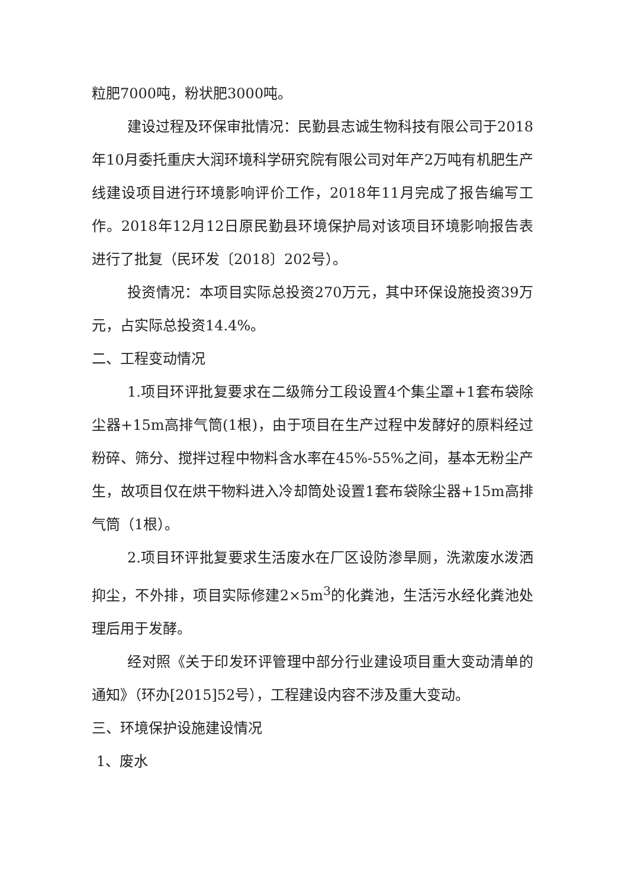粒肥7000吨，粉状肥3000吨。
建设过程及环保审批情况：民勤县志诚生物科技有限公司于2018年10月委托重庆大润环境科学研究院有限公司对年产2万吨有机肥生产线建设项目进行环境影响评价工作，2018年11月完成了报告编写工作。2018年12月12日原民勤县环境保护局对该项目环境影响报告表进行了批复（民环发〔2018〕202号）。
投资情况：本项目实际总投资270万元，其中环保设施投资39万元，占实际总投资14.4%。
二、工程变动情况
1.项目环评批复要求在二级筛分工段设置4个集尘罩+1套布袋除尘器+15m高排气筒(1根)，由于项目在生产过程中发酵好的原料经过粉碎、筛分、搅拌过程中物料含水率在45%-55%之间，基本无粉尘产生，故项目仅在烘干物料进入冷却筒处设置1套布袋除尘器+15m高排气筒（1根）。
2.项目环评批复要求生活废水在厂区设防渗旱厕，洗漱废水泼洒抑尘，不外排，项目实际修建2×5m<sup>3</sup>的化粪池，生活污水经化粪池处理后用于发酵。
经对照《关于印发环评管理中部分行业建设项目重大变动清单的通知》（环办[2015]52号），工程建设内容不涉及重大变动。
三、环境保护设施建设情况
1、废水